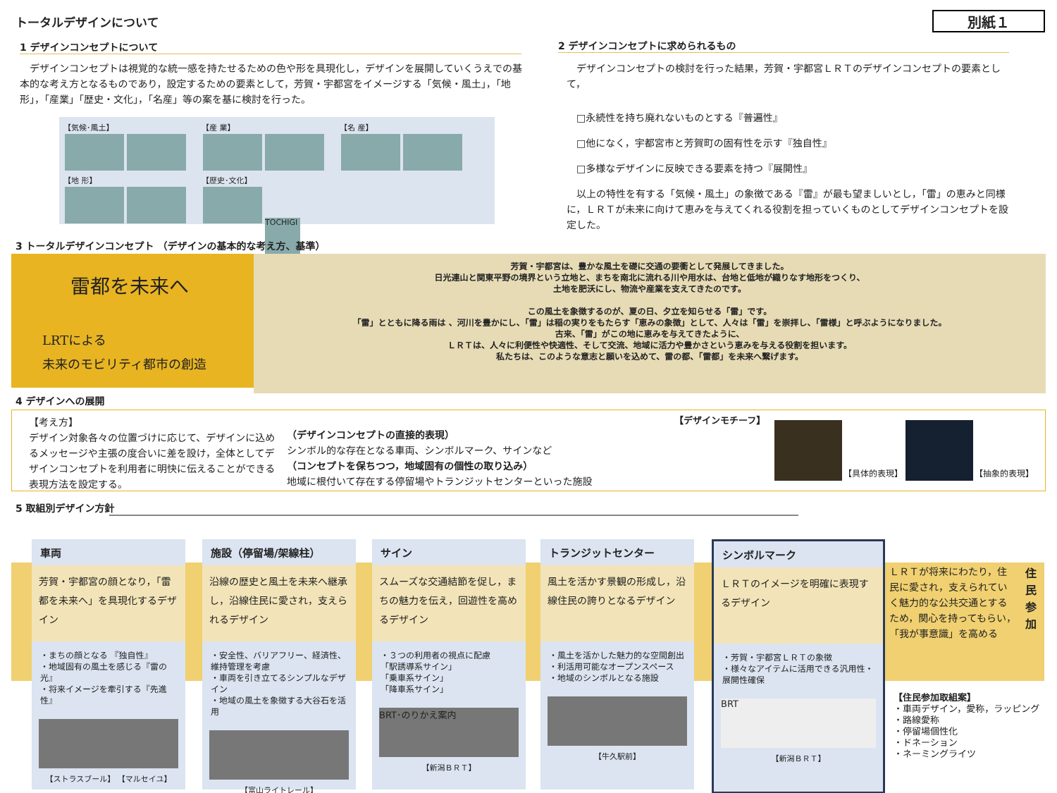トータルデザインについて 別紙１
1 デザインコンセプトについて
　デザインコンセプトは視覚的な統一感を持たせるための色や形を具現化し，デザインを展開していくうえでの基本的な考え方となるものであり，設定するための要素として，芳賀・宇都宮をイメージする「気候・風土」，「地形」，「産業」「歴史・文化」，「名産」等の案を基に検討を行った。
【気候･風土】
【地 形】
【産 業】
【歴史･文化】
TOCHIGI
【名 産】
2 デザインコンセプトに求められるもの
　デザインコンセプトの検討を行った結果，芳賀・宇都宮ＬＲＴのデザインコンセプトの要素として，
□永続性を持ち廃れないものとする『普遍性』
□他になく，宇都宮市と芳賀町の固有性を示す『独自性』
□多様なデザインに反映できる要素を持つ『展開性』
　以上の特性を有する「気候・風土」の象徴である『雷』が最も望ましいとし，「雷」の恵みと同様に，ＬＲＴが未来に向けて恵みを与えてくれる役割を担っていくものとしてデザインコンセプトを設定した。
3 トータルデザインコンセプト （デザインの基本的な考え方、基準）
雷都を未来へ
LRTによる
未来のモビリティ都市の創造
芳賀・宇都宮は、豊かな風土を礎に交通の要衝として発展してきました。
日光連山と関東平野の境界という立地と、まちを南北に流れる川や用水は、台地と低地が織りなす地形をつくり、
土地を肥沃にし、物流や産業を支えてきたのです。
この風土を象徴するのが、夏の日、夕立を知らせる「雷」です。
「雷」とともに降る雨は 、河川を豊かにし、「雷」は稲の実りをもたらす「恵みの象徴」として、人々は「雷」を崇拝し、「雷様」と呼ぶようになりました。
古来、「雷」がこの地に恵みを与えてきたように、
ＬＲＴは、人々に利便性や快適性、そして交流、地域に活力や豊かさという恵みを与える役割を担います。
私たちは、このような意志と願いを込めて、雷の都、「雷都」を未来へ繋げます。
4 デザインへの展開
【考え方】
デザイン対象各々の位置づけに応じて、デザインに込めるメッセージや主張の度合いに差を設け，全体としてデザインコンセプトを利用者に明快に伝えることができる表現方法を設定する。
（デザインコンセプトの直接的表現）
シンボル的な存在となる車両、シンボルマーク、サインなど
（コンセプトを保ちつつ，地域固有の個性の取り込み）
地域に根付いて存在する停留場やトランジットセンターといった施設
【デザインモチーフ】
【具体的表現】 【抽象的表現】
5 取組別デザイン方針
車両
芳賀・宇都宮の顔となり，「雷都を未来へ」を具現化するデザイン
・まちの顔となる 『独自性』
・地域固有の風土を感じる『雷の光』
・将来イメージを牽引する『先進性』
【ストラスブール】 【マルセイユ】
施設（停留場/架線柱）
沿線の歴史と風土を未来へ継承し，沿線住民に愛され，支えられるデザイン
・安全性、バリアフリー、経済性、維持管理を考慮
・車両を引き立てるシンプルなデザイン
・地域の風土を象徴する大谷石を活用
【富山ライトレール】
サイン
スムーズな交通結節を促し，まちの魅力を伝え，回遊性を高めるデザイン
・３つの利用者の視点に配慮
「駅誘導系サイン」
「乗車系サイン」
「降車系サイン」
BRT･のりかえ案内
【新潟ＢＲＴ】
トランジットセンター
風土を活かす景観の形成し，沿線住民の誇りとなるデザイン
・風土を活かした魅力的な空間創出
・利活用可能なオープンスペース
・地域のシンボルとなる施設
【牛久駅前】
シンボルマーク
ＬＲＴのイメージを明確に表現するデザイン
・芳賀・宇都宮ＬＲＴの象徴
・様々なアイテムに活用できる汎用性・展開性確保
BRT
【新潟ＢＲＴ】
ＬＲＴが将来にわたり，住民に愛され，支えられていく魅力的な公共交通とするため，関心を持ってもらい，「我が事意識」を高める
住民参加
【住民参加取組案】
・車両デザイン，愛称，ラッピング
・路線愛称
・停留場個性化
・ドネーション
・ネーミングライツ